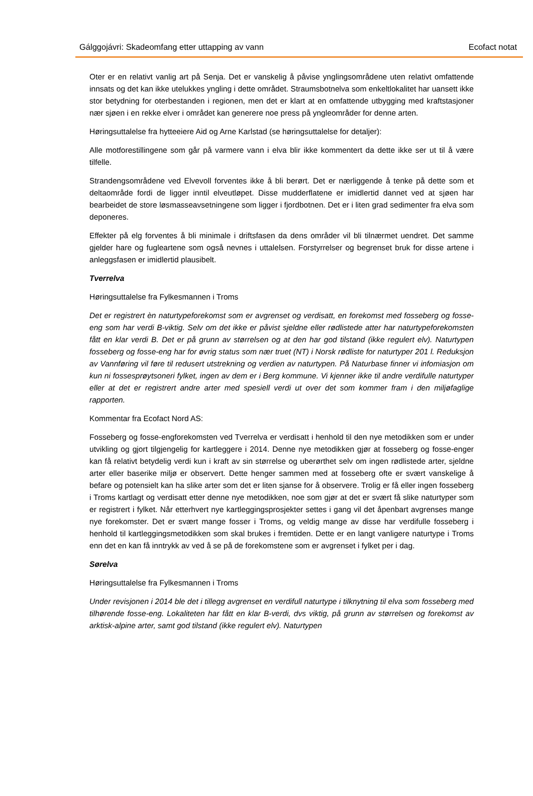Gálggojávri: Skadeomfang etter uttapping av vann Ecofact notat
Oter er en relativt vanlig art på Senja. Det er vanskelig å påvise ynglingsområdene uten relativt omfattende innsats og det kan ikke utelukkes yngling i dette området. Straumsbotnelva som enkeltlokalitet har uansett ikke stor betydning for oterbestanden i regionen, men det er klart at en omfattende utbygging med kraftstasjoner nær sjøen i en rekke elver i området kan generere noe press på yngleområder for denne arten.
Høringsuttalelse fra hytteeiere Aid og Arne Karlstad (se høringsuttalelse for detaljer):
Alle motforestillingene som går på varmere vann i elva blir ikke kommentert da dette ikke ser ut til å være tilfelle.
Strandengsområdene ved Elvevoll forventes ikke å bli berørt. Det er nærliggende å tenke på dette som et deltaområde fordi de ligger inntil elveutløpet. Disse mudderflatene er imidlertid dannet ved at sjøen har bearbeidet de store løsmasseavsetningene som ligger i fjordbotnen. Det er i liten grad sedimenter fra elva som deponeres.
Effekter på elg forventes å bli minimale i driftsfasen da dens områder vil bli tilnærmet uendret. Det samme gjelder hare og fugleartene som også nevnes i uttalelsen. Forstyrrelser og begrenset bruk for disse artene i anleggsfasen er imidlertid plausibelt.
Tverrelva
Høringsuttalelse fra Fylkesmannen i Troms
Det er registrert èn naturtypeforekomst som er avgrenset og verdisatt, en forekomst med fosseberg og fosse-eng som har verdi B-viktig. Selv om det ikke er påvist sjeldne eller rødlistede atter har naturtypeforekomsten fått en klar verdi B. Det er på grunn av størrelsen og at den har god tilstand (ikke regulert elv). Naturtypen fosseberg og fosse-eng har for øvrig status som nær truet (NT) i Norsk rødliste for naturtyper 201 l. Reduksjon av Vannføring vil føre til redusert utstrekning og verdien av naturtypen. På Naturbase finner vi infomiasjon om kun ni fossesprøytsoneri fylket, ingen av dem er i Berg kommune. Vi kjenner ikke til andre verdifulle naturtyper eller at det er registrert andre arter med spesiell verdi ut over det som kommer fram i den miljøfaglige rapporten.
Kommentar fra Ecofact Nord AS:
Fosseberg og fosse-engforekomsten ved Tverrelva er verdisatt i henhold til den nye metodikken som er under utvikling og gjort tilgjengelig for kartleggere i 2014. Denne nye metodikken gjør at fosseberg og fosse-enger kan få relativt betydelig verdi kun i kraft av sin størrelse og uberørthet selv om ingen rødlistede arter, sjeldne arter eller baserike miljø er observert. Dette henger sammen med at fosseberg ofte er svært vanskelige å befare og potensielt kan ha slike arter som det er liten sjanse for å observere. Trolig er få eller ingen fosseberg i Troms kartlagt og verdisatt etter denne nye metodikken, noe som gjør at det er svært få slike naturtyper som er registrert i fylket. Når etterhvert nye kartleggingsprosjekter settes i gang vil det åpenbart avgrenses mange nye forekomster. Det er svært mange fosser i Troms, og veldig mange av disse har verdifulle fosseberg i henhold til kartleggingsmetodikken som skal brukes i fremtiden. Dette er en langt vanligere naturtype i Troms enn det en kan få inntrykk av ved å se på de forekomstene som er avgrenset i fylket per i dag.
Sørelva
Høringsuttalelse fra Fylkesmannen i Troms
Under revisjonen i 2014 ble det i tillegg avgrenset en verdifull naturtype i tilknytning til elva som fosseberg med tilhørende fosse-eng. Lokaliteten har fått en klar B-verdi, dvs viktig, på grunn av størrelsen og forekomst av arktisk-alpine arter, samt god tilstand (ikke regulert elv). Naturtypen